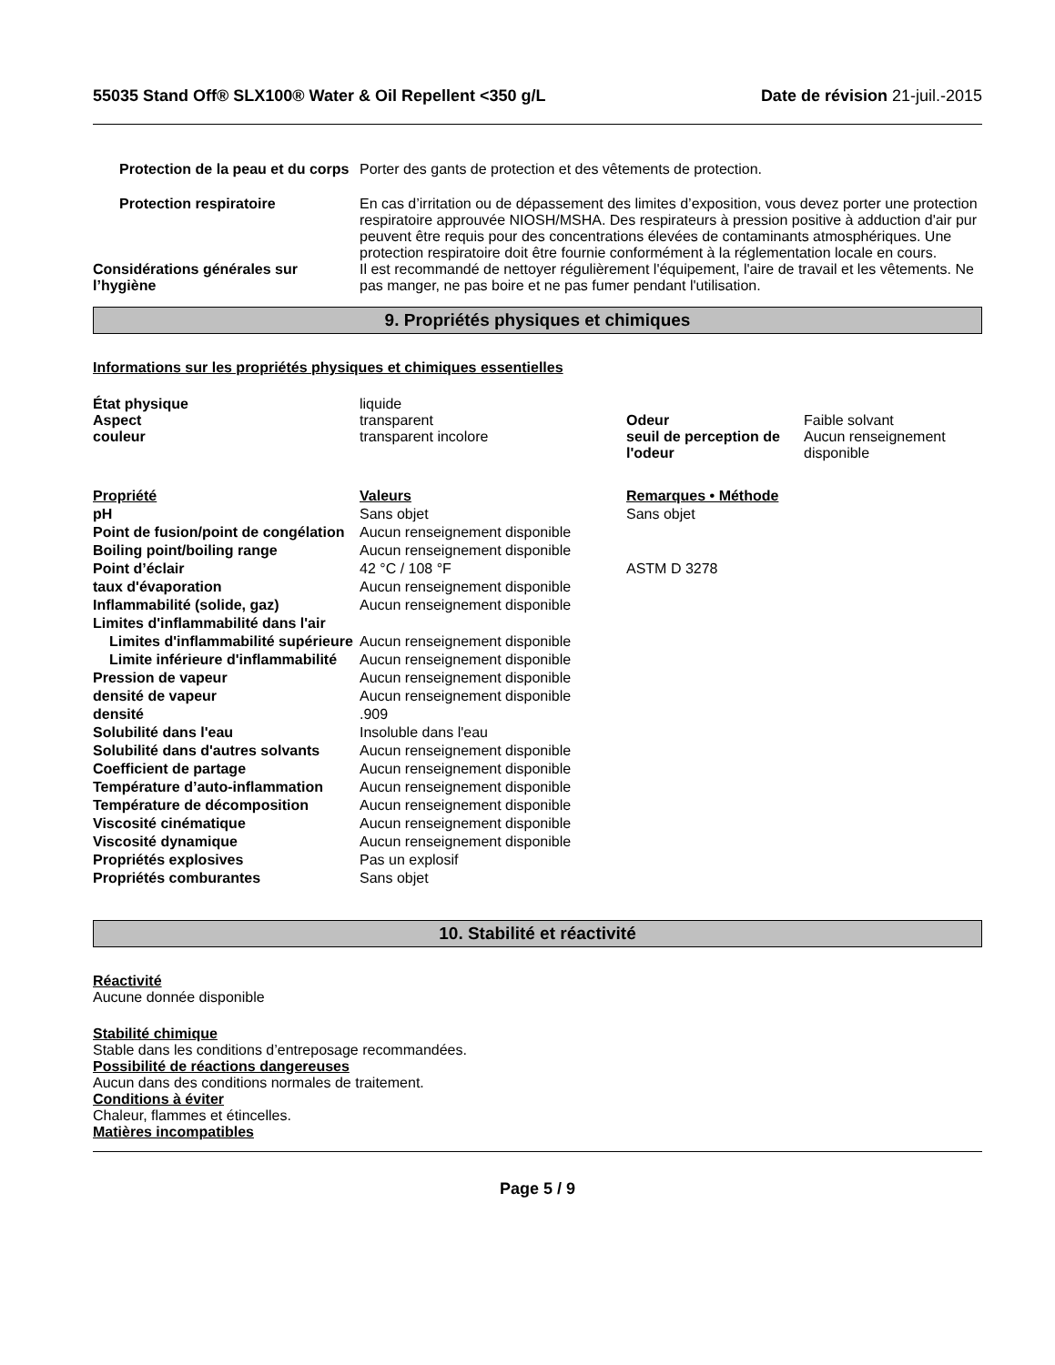55035 Stand Off® SLX100® Water & Oil Repellent <350 g/L
Date de révision 21-juil.-2015
| Protection de la peau et du corps | Porter des gants de protection et des vêtements de protection. |
| Protection respiratoire | En cas d’irritation ou de dépassement des limites d’exposition, vous devez porter une protection respiratoire approuvée NIOSH/MSHA. Des respirateurs à pression positive à adduction d'air pur peuvent être requis pour des concentrations élevées de contaminants atmosphériques. Une protection respiratoire doit être fournie conformément à la réglementation locale en cours. |
| Considérations générales sur l’hygiène | Il est recommandé de nettoyer régulièrement l'équipement, l'aire de travail et les vêtements. Ne pas manger, ne pas boire et ne pas fumer pendant l'utilisation. |
9. Propriétés physiques et chimiques
Informations sur les propriétés physiques et chimiques essentielles
| État physique | liquide | | |
| Aspect | transparent | Odeur | Faible solvant |
| couleur | transparent incolore | seuil de perception de l'odeur | Aucun renseignement disponible |
| Propriété | Valeurs | Remarques • Méthode |
| pH | Sans objet | Sans objet |
| Point de fusion/point de congélation | Aucun renseignement disponible | |
| Boiling point/boiling range | Aucun renseignement disponible | |
| Point d’éclair | 42 °C / 108 °F | ASTM D 3278 |
| taux d'évaporation | Aucun renseignement disponible | |
| Inflammabilité (solide, gaz) | Aucun renseignement disponible | |
| Limites d'inflammabilité dans l'air | | |
| Limites d'inflammabilité supérieure | Aucun renseignement disponible | |
| Limite inférieure d'inflammabilité | Aucun renseignement disponible | |
| Pression de vapeur | Aucun renseignement disponible | |
| densité de vapeur | Aucun renseignement disponible | |
| densité | .909 | |
| Solubilité dans l'eau | Insoluble dans l'eau | |
| Solubilité dans d'autres solvants | Aucun renseignement disponible | |
| Coefficient de partage | Aucun renseignement disponible | |
| Température d’auto-inflammation | Aucun renseignement disponible | |
| Température de décomposition | Aucun renseignement disponible | |
| Viscosité cinématique | Aucun renseignement disponible | |
| Viscosité dynamique | Aucun renseignement disponible | |
| Propriétés explosives | Pas un explosif | |
| Propriétés comburantes | Sans objet | |
10. Stabilité et réactivité
Réactivité
Aucune donnée disponible
Stabilité chimique
Stable dans les conditions d’entreposage recommandées.
Possibilité de réactions dangereuses
Aucun dans des conditions normales de traitement.
Conditions à éviter
Chaleur, flammes et étincelles.
Matières incompatibles
Page 5 / 9